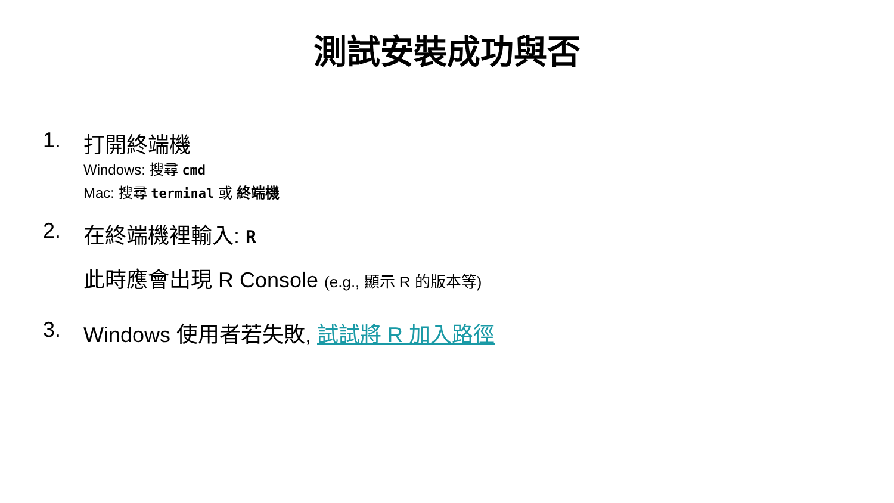測試安裝成功與否
1. 打開終端機
Windows: 搜尋 cmd
Mac: 搜尋 terminal 或 終端機
2. 在終端機裡輸入: R
此時應會出現 R Console (e.g., 顯示 R 的版本等)
3. Windows 使用者若失敗, 試試將 R 加入路徑